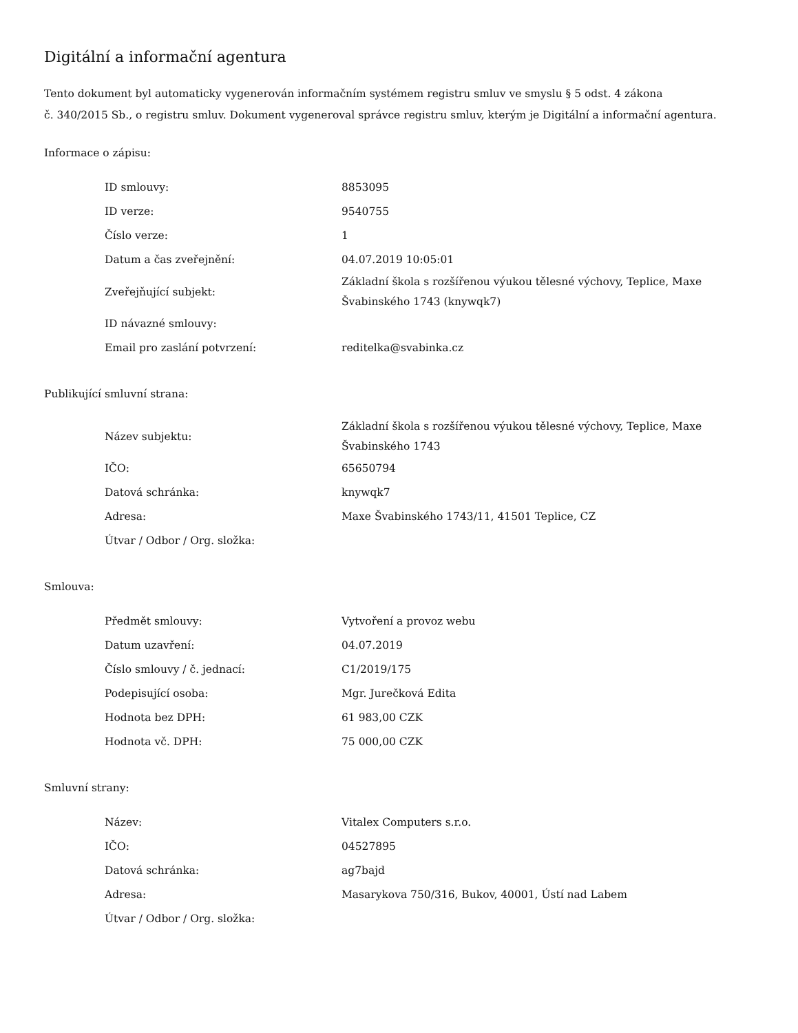Digitální a informační agentura
Tento dokument byl automaticky vygenerován informačním systémem registru smluv ve smyslu § 5 odst. 4 zákona
č. 340/2015 Sb., o registru smluv. Dokument vygeneroval správce registru smluv, kterým je Digitální a informační agentura.
Informace o zápisu:
| ID smlouvy: | 8853095 |
| ID verze: | 9540755 |
| Číslo verze: | 1 |
| Datum a čas zveřejnění: | 04.07.2019 10:05:01 |
| Zveřejňující subjekt: | Základní škola s rozšířenou výukou tělesné výchovy, Teplice, Maxe Švabinského 1743 (knywqk7) |
| ID návazné smlouvy: | |
| Email pro zaslání potvrzení: | reditelka@svabinka.cz |
Publikující smluvní strana:
| Název subjektu: | Základní škola s rozšířenou výukou tělesné výchovy, Teplice, Maxe Švabinského 1743 |
| IČO: | 65650794 |
| Datová schránka: | knywqk7 |
| Adresa: | Maxe Švabinského 1743/11, 41501 Teplice, CZ |
| Útvar / Odbor / Org. složka: | |
Smlouva:
| Předmět smlouvy: | Vytvoření a provoz webu |
| Datum uzavření: | 04.07.2019 |
| Číslo smlouvy / č. jednací: | C1/2019/175 |
| Podepisující osoba: | Mgr. Jurečková Edita |
| Hodnota bez DPH: | 61 983,00 CZK |
| Hodnota vč. DPH: | 75 000,00 CZK |
Smluvní strany:
| Název: | Vitalex Computers s.r.o. |
| IČO: | 04527895 |
| Datová schránka: | ag7bajd |
| Adresa: | Masarykova 750/316, Bukov, 40001, Ústí nad Labem |
| Útvar / Odbor / Org. složka: | |